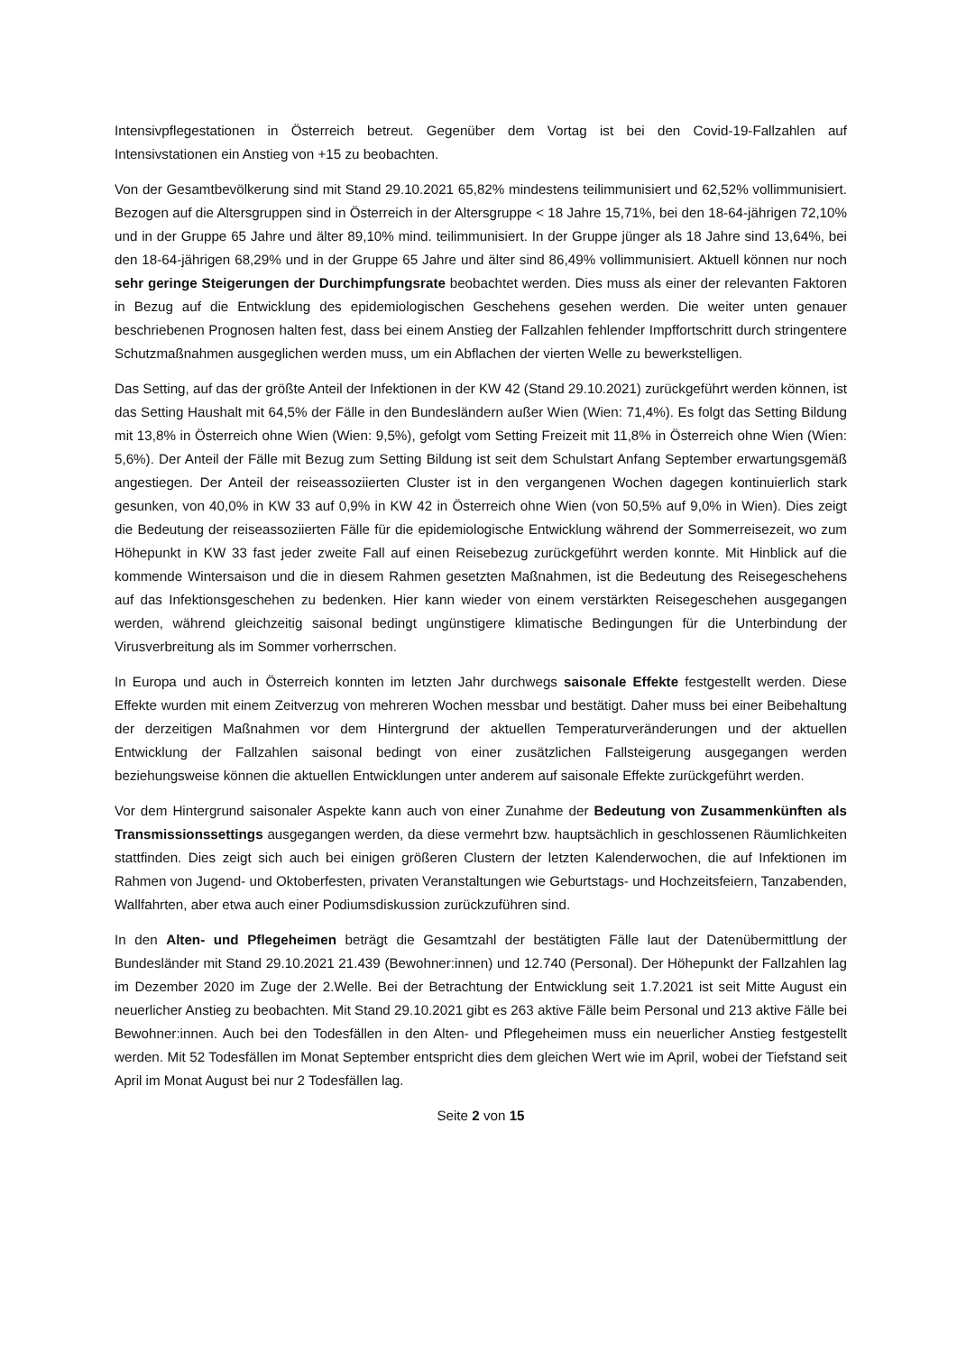Intensivpflegestationen in Österreich betreut. Gegenüber dem Vortag ist bei den Covid-19-Fallzahlen auf Intensivstationen ein Anstieg von +15 zu beobachten.
Von der Gesamtbevölkerung sind mit Stand 29.10.2021 65,82% mindestens teilimmunisiert und 62,52% vollimmunisiert. Bezogen auf die Altersgruppen sind in Österreich in der Altersgruppe < 18 Jahre 15,71%, bei den 18-64-jährigen 72,10% und in der Gruppe 65 Jahre und älter 89,10% mind. teilimmunisiert. In der Gruppe jünger als 18 Jahre sind 13,64%, bei den 18-64-jährigen 68,29% und in der Gruppe 65 Jahre und älter sind 86,49% vollimmunisiert. Aktuell können nur noch sehr geringe Steigerungen der Durchimpfungsrate beobachtet werden. Dies muss als einer der relevanten Faktoren in Bezug auf die Entwicklung des epidemiologischen Geschehens gesehen werden. Die weiter unten genauer beschriebenen Prognosen halten fest, dass bei einem Anstieg der Fallzahlen fehlender Impffortschritt durch stringentere Schutzmaßnahmen ausgeglichen werden muss, um ein Abflachen der vierten Welle zu bewerkstelligen.
Das Setting, auf das der größte Anteil der Infektionen in der KW 42 (Stand 29.10.2021) zurückgeführt werden können, ist das Setting Haushalt mit 64,5% der Fälle in den Bundesländern außer Wien (Wien: 71,4%). Es folgt das Setting Bildung mit 13,8% in Österreich ohne Wien (Wien: 9,5%), gefolgt vom Setting Freizeit mit 11,8% in Österreich ohne Wien (Wien: 5,6%). Der Anteil der Fälle mit Bezug zum Setting Bildung ist seit dem Schulstart Anfang September erwartungsgemäß angestiegen. Der Anteil der reiseassoziierten Cluster ist in den vergangenen Wochen dagegen kontinuierlich stark gesunken, von 40,0% in KW 33 auf 0,9% in KW 42 in Österreich ohne Wien (von 50,5% auf 9,0% in Wien). Dies zeigt die Bedeutung der reiseassoziierten Fälle für die epidemiologische Entwicklung während der Sommerreisezeit, wo zum Höhepunkt in KW 33 fast jeder zweite Fall auf einen Reisebezug zurückgeführt werden konnte. Mit Hinblick auf die kommende Wintersaison und die in diesem Rahmen gesetzten Maßnahmen, ist die Bedeutung des Reisegeschehens auf das Infektionsgeschehen zu bedenken. Hier kann wieder von einem verstärkten Reisegeschehen ausgegangen werden, während gleichzeitig saisonal bedingt ungünstigere klimatische Bedingungen für die Unterbindung der Virusverbreitung als im Sommer vorherrschen.
In Europa und auch in Österreich konnten im letzten Jahr durchwegs saisonale Effekte festgestellt werden. Diese Effekte wurden mit einem Zeitverzug von mehreren Wochen messbar und bestätigt. Daher muss bei einer Beibehaltung der derzeitigen Maßnahmen vor dem Hintergrund der aktuellen Temperaturveränderungen und der aktuellen Entwicklung der Fallzahlen saisonal bedingt von einer zusätzlichen Fallsteigerung ausgegangen werden beziehungsweise können die aktuellen Entwicklungen unter anderem auf saisonale Effekte zurückgeführt werden.
Vor dem Hintergrund saisonaler Aspekte kann auch von einer Zunahme der Bedeutung von Zusammenkünften als Transmissionssettings ausgegangen werden, da diese vermehrt bzw. hauptsächlich in geschlossenen Räumlichkeiten stattfinden. Dies zeigt sich auch bei einigen größeren Clustern der letzten Kalenderwochen, die auf Infektionen im Rahmen von Jugend- und Oktoberfesten, privaten Veranstaltungen wie Geburtstags- und Hochzeitsfeiern, Tanzabenden, Wallfahrten, aber etwa auch einer Podiumsdiskussion zurückzuführen sind.
In den Alten- und Pflegeheimen beträgt die Gesamtzahl der bestätigten Fälle laut der Datenübermittlung der Bundesländer mit Stand 29.10.2021 21.439 (Bewohner:innen) und 12.740 (Personal). Der Höhepunkt der Fallzahlen lag im Dezember 2020 im Zuge der 2.Welle. Bei der Betrachtung der Entwicklung seit 1.7.2021 ist seit Mitte August ein neuerlicher Anstieg zu beobachten. Mit Stand 29.10.2021 gibt es 263 aktive Fälle beim Personal und 213 aktive Fälle bei Bewohner:innen. Auch bei den Todesfällen in den Alten- und Pflegeheimen muss ein neuerlicher Anstieg festgestellt werden. Mit 52 Todesfällen im Monat September entspricht dies dem gleichen Wert wie im April, wobei der Tiefstand seit April im Monat August bei nur 2 Todesfällen lag.
Seite 2 von 15